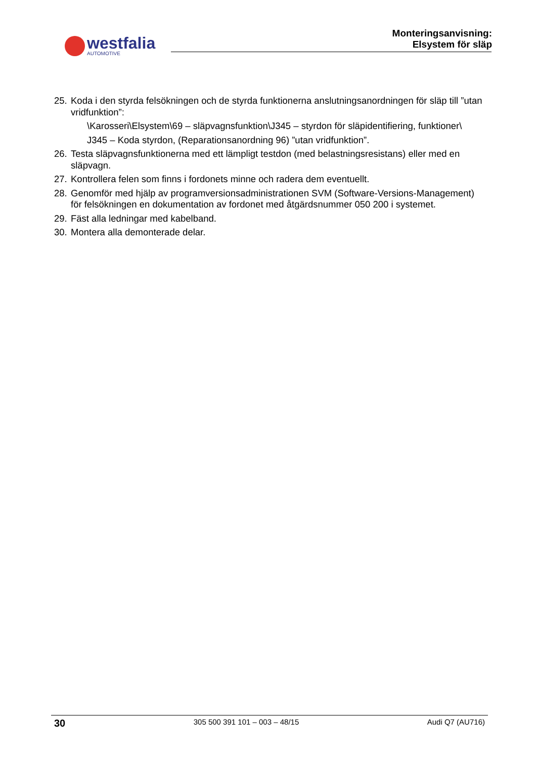westfalia
AUTOMOTIVE
Monteringsanvisning:
Elsystem för släp
25. Koda i den styrda felsökningen och de styrda funktionerna anslutningsanordningen för släp till ”utan vridfunktion”:
\Karosseri\Elsystem\69 – släpvagnsfunktion\J345 – styrdon för släpidentifiering, funktioner\
J345 – Koda styrdon, (Reparationsanordning 96) ”utan vridfunktion”.
26. Testa släpvagnsfunktionerna med ett lämpligt testdon (med belastningsresistans) eller med en släpvagn.
27. Kontrollera felen som finns i fordonets minne och radera dem eventuellt.
28. Genomför med hjälp av programversionsadministrationen SVM (Software-Versions-Management) för felsökningen en dokumentation av fordonet med åtgärdsnummer 050 200 i systemet.
29. Fäst alla ledningar med kabelband.
30. Montera alla demonterade delar.
30 305 500 391 101 – 003 – 48/15 Audi Q7 (AU716)